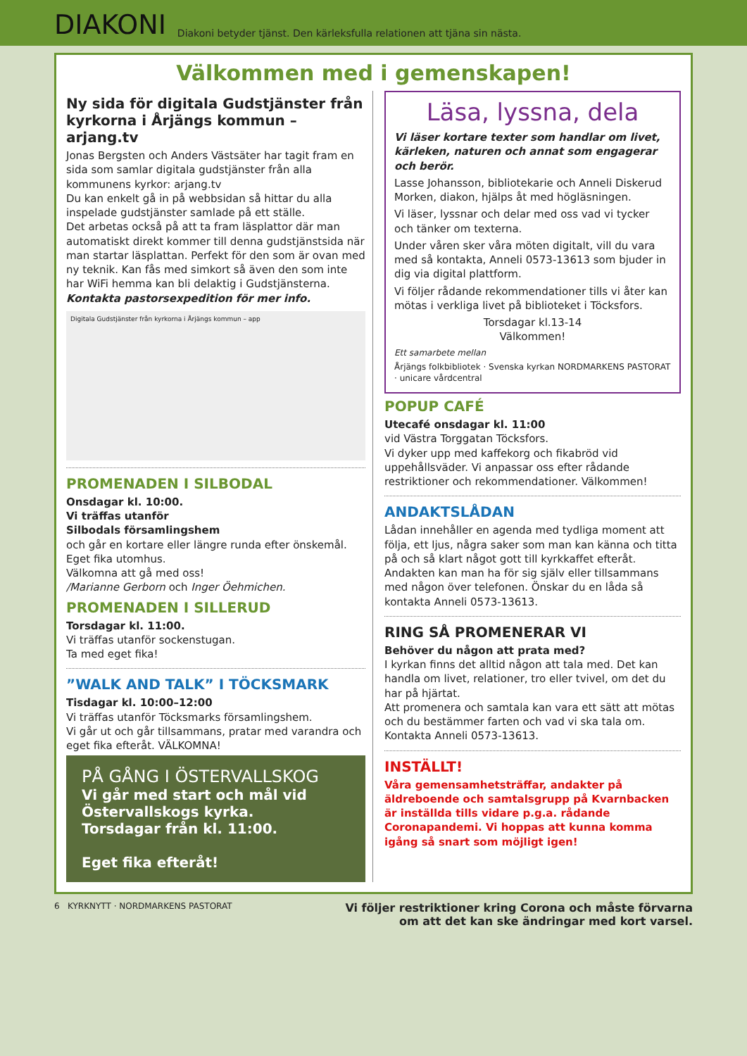DIAKONI
Diakoni betyder tjänst. Den kärleksfulla relationen att tjäna sin nästa.
Välkommen med i gemenskapen!
Ny sida för digitala Gudstjänster från kyrkorna i Årjängs kommun – arjang.tv
Jonas Bergsten och Anders Västsäter har tagit fram en sida som samlar digitala gudstjänster från alla kommunens kyrkor: arjang.tv
Du kan enkelt gå in på webbsidan så hittar du alla inspelade gudstjänster samlade på ett ställe.
Det arbetas också på att ta fram läsplattor där man automatiskt direkt kommer till denna gudstjänstsida när man startar läsplattan. Perfekt för den som är ovan med ny teknik. Kan fås med simkort så även den som inte har WiFi hemma kan bli delaktig i Gudstjänsterna.
Kontakta pastorsexpedition för mer info.
Digitala Gudstjänster från kyrkorna i Årjängs kommun – app
PROMENADEN I SILBODAL
Onsdagar kl. 10:00.
Vi träffas utanför
Silbodals församlingshem
och går en kortare eller längre runda efter önskemål.
Eget fika utomhus.
Välkomna att gå med oss!
/Marianne Gerborn och Inger Öehmichen.
PROMENADEN I SILLERUD
Torsdagar kl. 11:00.
Vi träffas utanför sockenstugan.
Ta med eget fika!
”WALK AND TALK” I TÖCKSMARK
Tisdagar kl. 10:00–12:00
Vi träffas utanför Töcksmarks församlingshem.
Vi går ut och går tillsammans, pratar med varandra och eget fika efteråt. VÄLKOMNA!
PÅ GÅNG I ÖSTERVALLSKOG
Vi går med start och mål vid Östervallskogs kyrka.
Torsdagar från kl. 11:00.
Eget fika efteråt!
Läsa, lyssna, dela
Vi läser kortare texter som handlar om livet, kärleken, naturen och annat som engagerar och berör.
Lasse Johansson, bibliotekarie och Anneli Diskerud Morken, diakon, hjälps åt med högläsningen.
Vi läser, lyssnar och delar med oss vad vi tycker och tänker om texterna.
Under våren sker våra möten digitalt, vill du vara med så kontakta, Anneli 0573-13613 som bjuder in dig via digital plattform.
Vi följer rådande rekommendationer tills vi åter kan mötas i verkliga livet på biblioteket i Töcksfors.
Torsdagar kl.13-14
Välkommen!
Ett samarbete mellan
Årjängs folkbibliotek · Svenska kyrkan NORDMARKENS PASTORAT · unicare vårdcentral
POPUP CAFÉ
Utecafé onsdagar kl. 11:00
vid Västra Torggatan Töcksfors.
Vi dyker upp med kaffekorg och fikabröd vid uppehållsväder. Vi anpassar oss efter rådande restriktioner och rekommendationer. Välkommen!
ANDAKTSLÅDAN
Lådan innehåller en agenda med tydliga moment att följa, ett ljus, några saker som man kan känna och titta på och så klart något gott till kyrkkaffet efteråt. Andakten kan man ha för sig själv eller tillsammans med någon över telefonen. Önskar du en låda så kontakta Anneli 0573-13613.
RING SÅ PROMENERAR VI
Behöver du någon att prata med?
I kyrkan finns det alltid någon att tala med. Det kan handla om livet, relationer, tro eller tvivel, om det du har på hjärtat.
Att promenera och samtala kan vara ett sätt att mötas och du bestämmer farten och vad vi ska tala om. Kontakta Anneli 0573-13613.
INSTÄLLT!
Våra gemensamhetsträffar, andakter på äldreboende och samtalsgrupp på Kvarnbacken är inställda tills vidare p.g.a. rådande Coronapandemi. Vi hoppas att kunna komma igång så snart som möjligt igen!
6 KYRKNYTT · NORDMARKENS PASTORAT Vi följer restriktioner kring Corona och måste förvarna
om att det kan ske ändringar med kort varsel.